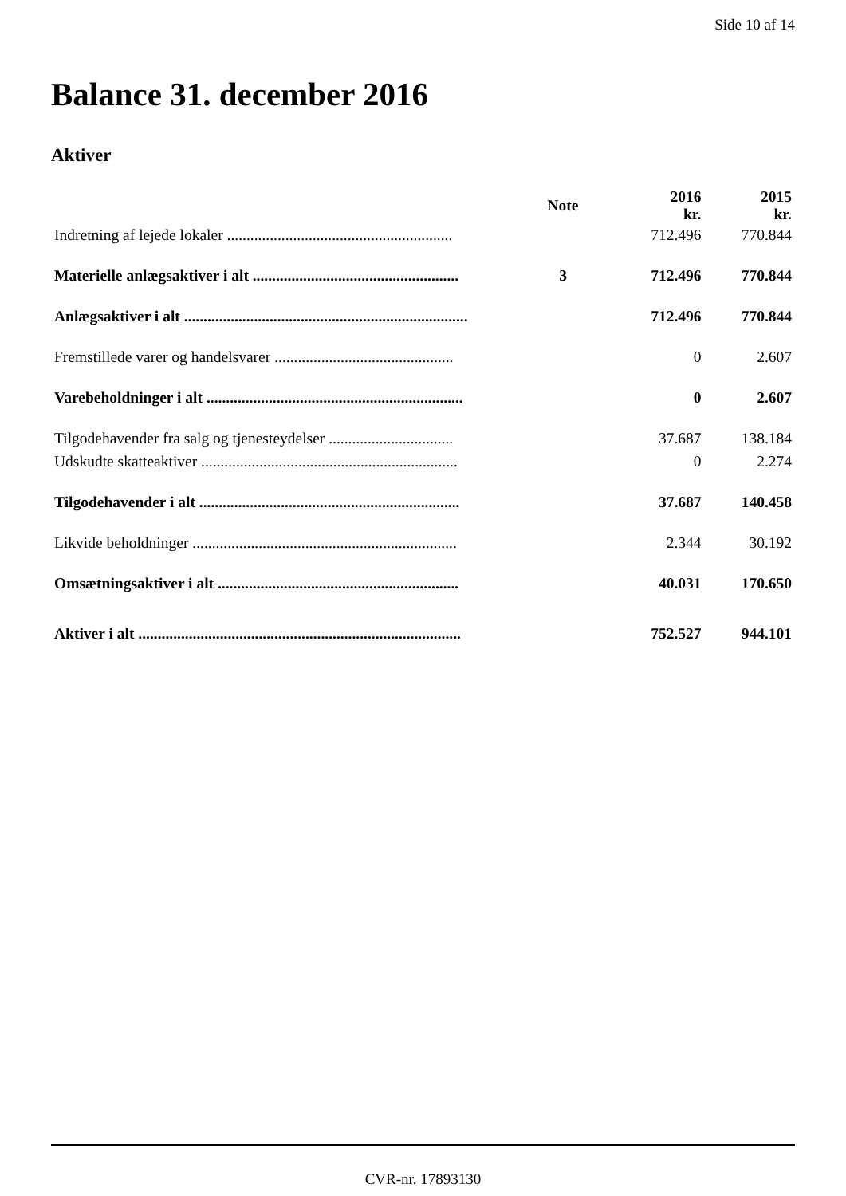Side 10 af 14
Balance 31. december 2016
Aktiver
| | Note | 2016 kr. | 2015 kr. |
| --- | --- | --- | --- |
| Indretning af lejede lokaler .......................................................... | | 712.496 | 770.844 |
| Materielle anlægsaktiver i alt ..................................................... | 3 | 712.496 | 770.844 |
| Anlægsaktiver i alt ......................................................................... | | 712.496 | 770.844 |
| Fremstillede varer og handelsvarer .............................................. | | 0 | 2.607 |
| Varebeholdninger i alt .................................................................. | | 0 | 2.607 |
| Tilgodehavender fra salg og tjenesteydelser ................................ | | 37.687 | 138.184 |
| Udskudte skatteaktiver .................................................................. | | 0 | 2.274 |
| Tilgodehavender i alt ................................................................... | | 37.687 | 140.458 |
| Likvide beholdninger .................................................................... | | 2.344 | 30.192 |
| Omsætningsaktiver i alt .............................................................. | | 40.031 | 170.650 |
| Aktiver i alt ................................................................................... | | 752.527 | 944.101 |
CVR-nr. 17893130